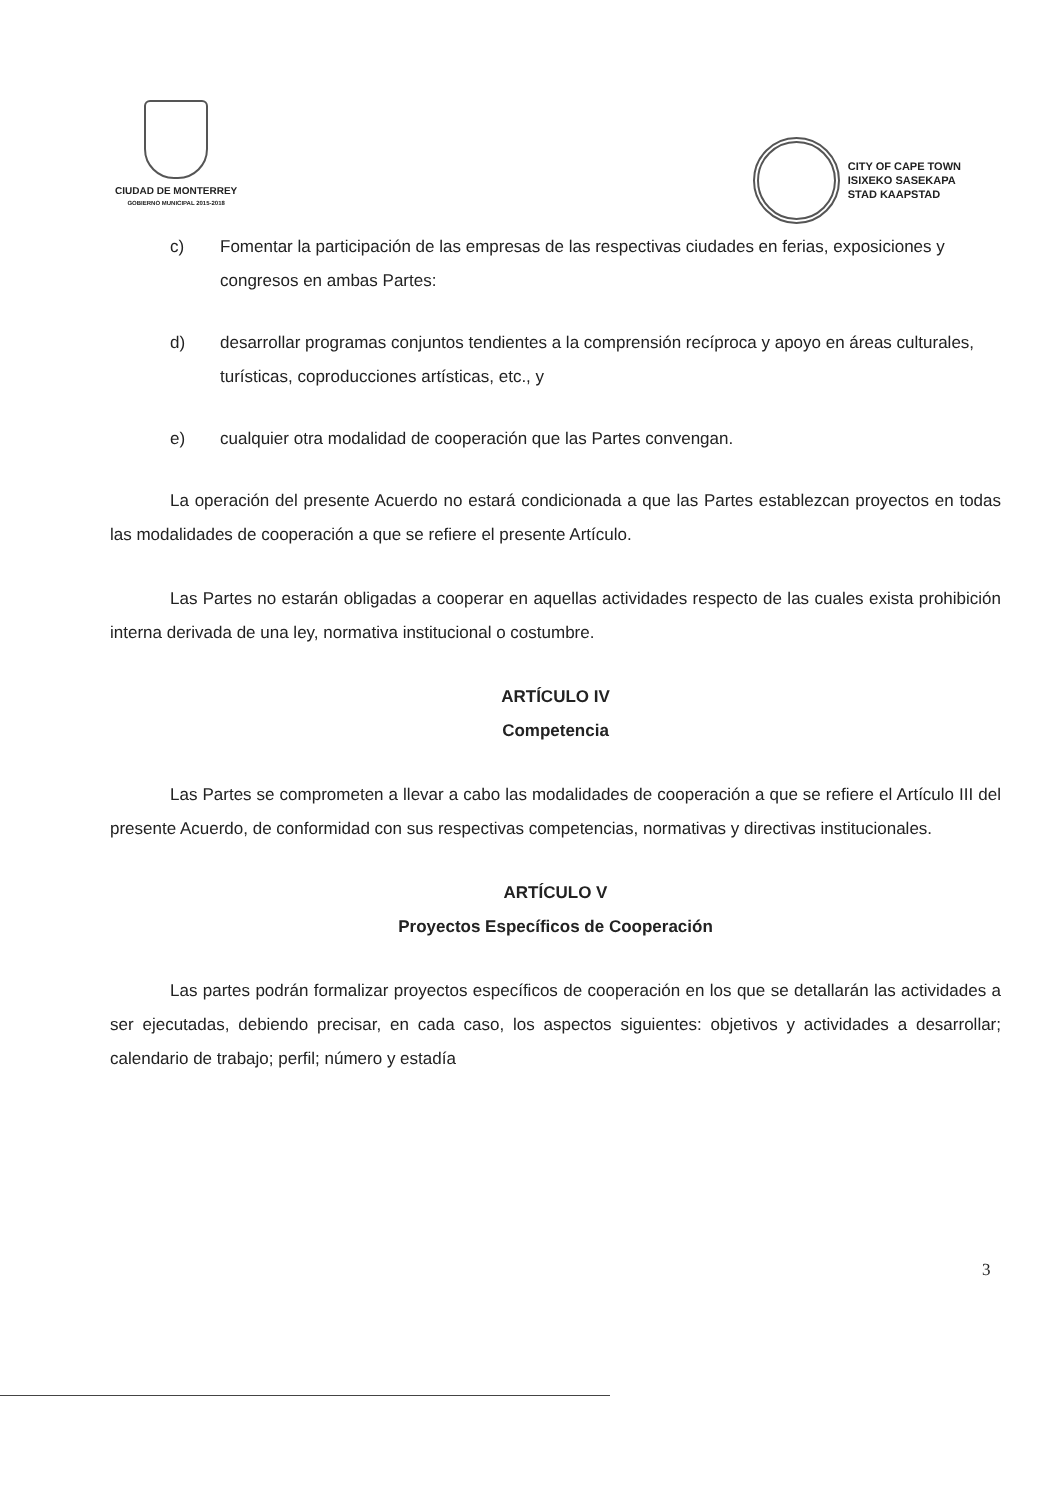CIUDAD DE MONTERREY
GOBIERNO MUNICIPAL 2015-2018
CITY OF CAPE TOWN
ISIXEKO SASEKAPA
STAD KAAPSTAD
c) Fomentar la participación de las empresas de las respectivas ciudades en ferias, exposiciones y congresos en ambas Partes:
d) desarrollar programas conjuntos tendientes a la comprensión recíproca y apoyo en áreas culturales, turísticas, coproducciones artísticas, etc., y
e) cualquier otra modalidad de cooperación que las Partes convengan.
La operación del presente Acuerdo no estará condicionada a que las Partes establezcan proyectos en todas las modalidades de cooperación a que se refiere el presente Artículo.
Las Partes no estarán obligadas a cooperar en aquellas actividades respecto de las cuales exista prohibición interna derivada de una ley, normativa institucional o costumbre.
ARTÍCULO IV
Competencia
Las Partes se comprometen a llevar a cabo las modalidades de cooperación a que se refiere el Artículo III del presente Acuerdo, de conformidad con sus respectivas competencias, normativas y directivas institucionales.
ARTÍCULO V
Proyectos Específicos de Cooperación
Las partes podrán formalizar proyectos específicos de cooperación en los que se detallarán las actividades a ser ejecutadas, debiendo precisar, en cada caso, los aspectos siguientes: objetivos y actividades a desarrollar; calendario de trabajo; perfil; número y estadía
3